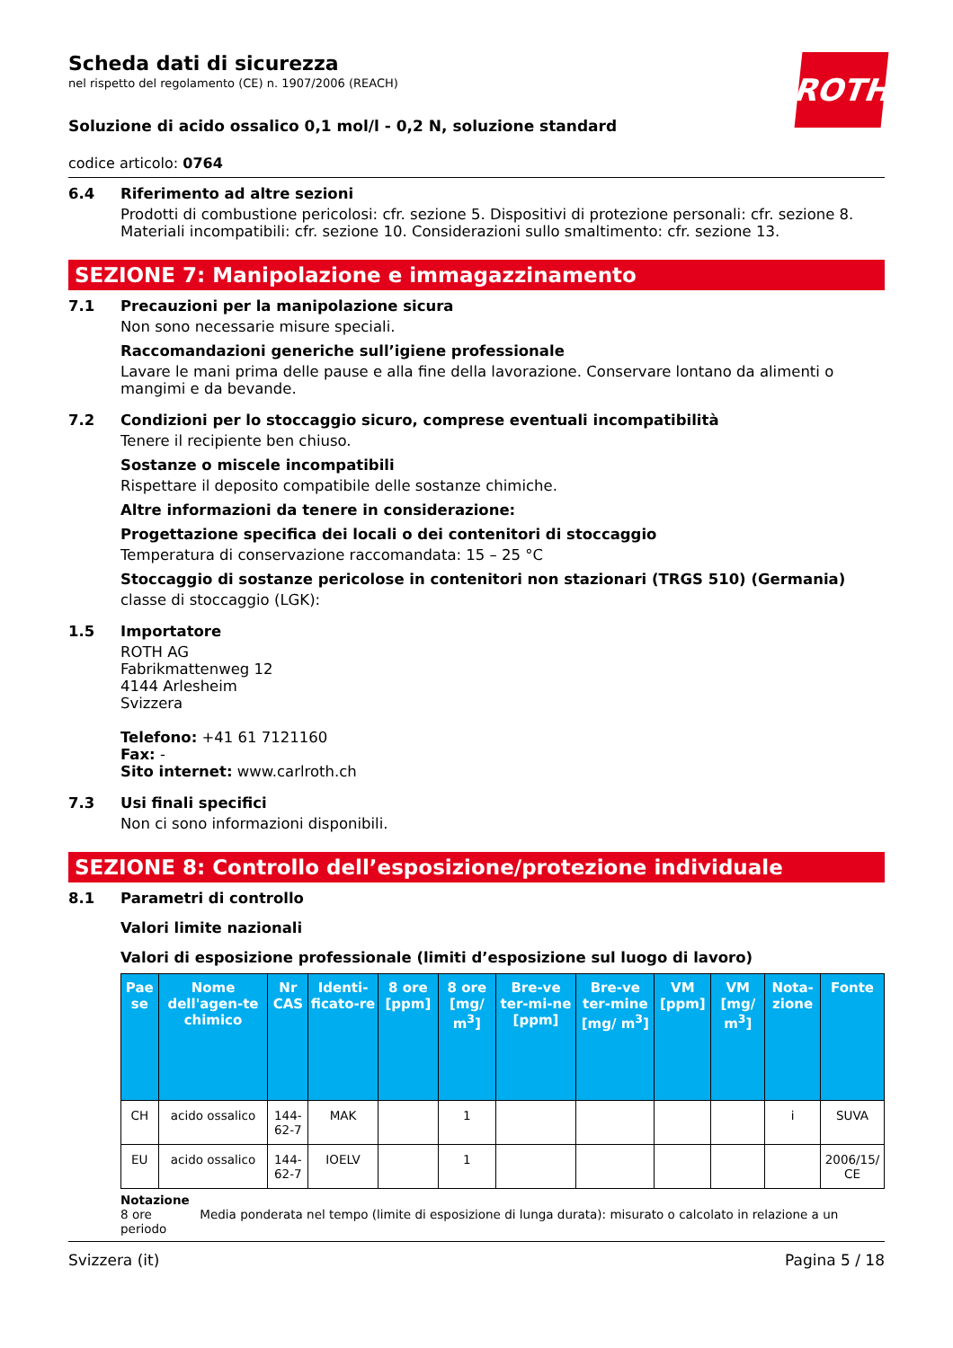ROTH
Scheda dati di sicurezza
nel rispetto del regolamento (CE) n. 1907/2006 (REACH)
Soluzione di acido ossalico 0,1 mol/l - 0,2 N, soluzione standard
codice articolo: 0764
6.4 Riferimento ad altre sezioni
Prodotti di combustione pericolosi: cfr. sezione 5. Dispositivi di protezione personali: cfr. sezione 8. Materiali incompatibili: cfr. sezione 10. Considerazioni sullo smaltimento: cfr. sezione 13.
SEZIONE 7: Manipolazione e immagazzinamento
7.1 Precauzioni per la manipolazione sicura
Non sono necessarie misure speciali.
Raccomandazioni generiche sull’igiene professionale
Lavare le mani prima delle pause e alla fine della lavorazione. Conservare lontano da alimenti o mangimi e da bevande.
7.2 Condizioni per lo stoccaggio sicuro, comprese eventuali incompatibilità
Tenere il recipiente ben chiuso.
Sostanze o miscele incompatibili
Rispettare il deposito compatibile delle sostanze chimiche.
Altre informazioni da tenere in considerazione:
Progettazione specifica dei locali o dei contenitori di stoccaggio
Temperatura di conservazione raccomandata: 15 – 25 °C
Stoccaggio di sostanze pericolose in contenitori non stazionari (TRGS 510) (Germania)
classe di stoccaggio (LGK):
1.5 Importatore
ROTH AG
Fabrikmattenweg 12
4144 Arlesheim
Svizzera
Telefono: +41 61 7121160
Fax: -
Sito internet: www.carlroth.ch
7.3 Usi finali specifici
Non ci sono informazioni disponibili.
SEZIONE 8: Controllo dell’esposizione/protezione individuale
8.1 Parametri di controllo
Valori limite nazionali
Valori di esposizione professionale (limiti d’esposizione sul luogo di lavoro)
| Pae se | Nome dell'agen-te chimico | Nr CAS | Identi-ficato-re | 8 ore [ppm] | 8 ore [mg/ m<sup>3</sup>] | Bre-ve ter-mi-ne [ppm] | Bre-ve ter-mine [mg/ m<sup>3</sup>] | VM [ppm] | VM [mg/ m<sup>3</sup>] | Nota-zione | Fonte |
| --- | --- | --- | --- | --- | --- | --- | --- | --- | --- | --- | --- |
| CH | acido ossalico | 144-62-7 | MAK | | 1 | | | | | i | SUVA |
| EU | acido ossalico | 144-62-7 | IOELV | | 1 | | | | | | 2006/15/ CE |
Notazione
8 ore Media ponderata nel tempo (limite di esposizione di lunga durata): misurato o calcolato in relazione a un periodo
Svizzera (it) Pagina 5 / 18